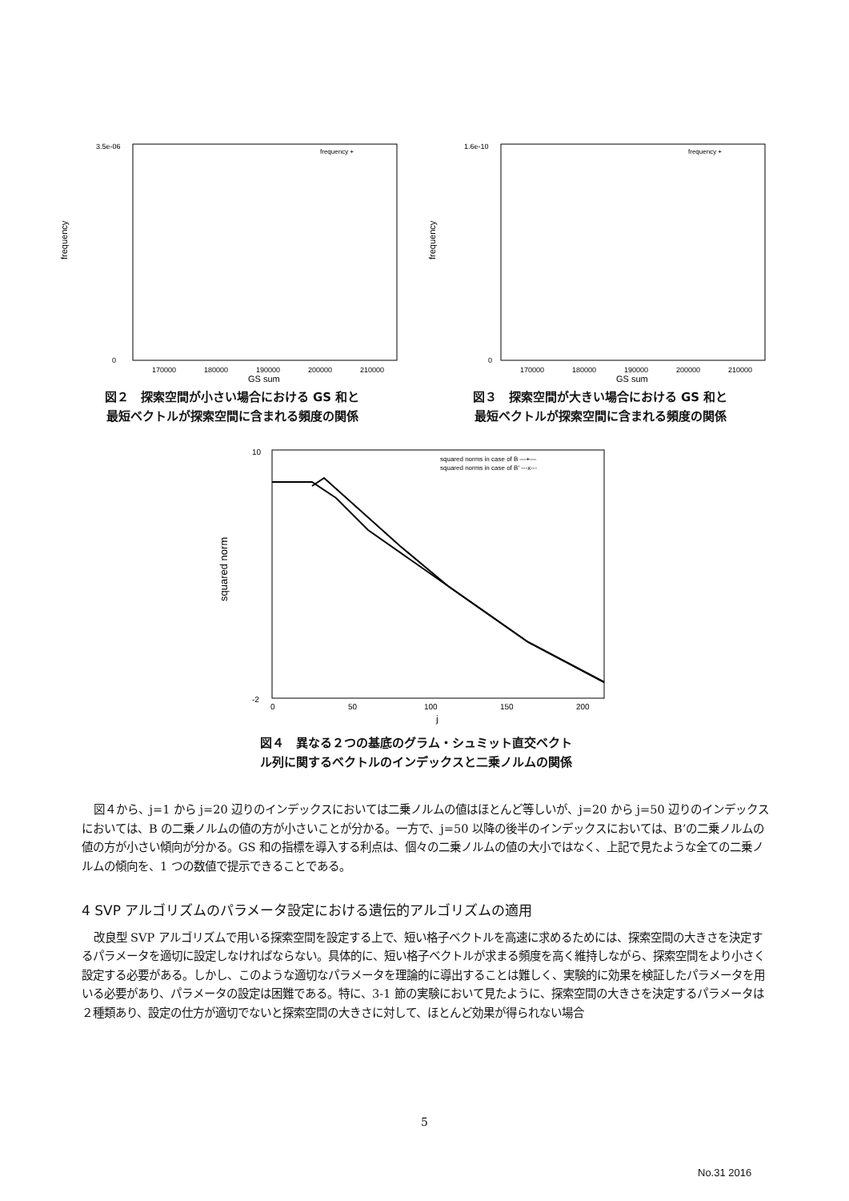frequency
3.5e-06
0
frequency +
170000
180000
190000
200000
210000
GS sum
図２　探索空間が小さい場合における GS 和と
最短ベクトルが探索空間に含まれる頻度の関係
frequency
1.6e-10
0
frequency +
170000
180000
190000
200000
210000
GS sum
図３　探索空間が大きい場合における GS 和と
最短ベクトルが探索空間に含まれる頻度の関係
squared norm
10
-2
squared norms in case of B —+—
squared norms in case of B' ---x---
0
50
100
150
200
j
図４　異なる２つの基底のグラム・シュミット直交ベクト
ル列に関するベクトルのインデックスと二乗ノルムの関係
図４から、j=1 から j=20 辺りのインデックスにおいては二乗ノルムの値はほとんど等しいが、j=20 から j=50 辺りのインデックスにおいては、B の二乗ノルムの値の方が小さいことが分かる。一方で、j=50 以降の後半のインデックスにおいては、B’の二乗ノルムの値の方が小さい傾向が分かる。GS 和の指標を導入する利点は、個々の二乗ノルムの値の大小ではなく、上記で見たような全ての二乗ノルムの傾向を、1 つの数値で提示できることである。
4 SVP アルゴリズムのパラメータ設定における遺伝的アルゴリズムの適用
改良型 SVP アルゴリズムで用いる探索空間を設定する上で、短い格子ベクトルを高速に求めるためには、探索空間の大きさを決定するパラメータを適切に設定しなければならない。具体的に、短い格子ベクトルが求まる頻度を高く維持しながら、探索空間をより小さく設定する必要がある。しかし、このような適切なパラメータを理論的に導出することは難しく、実験的に効果を検証したパラメータを用いる必要があり、パラメータの設定は困難である。特に、3-1 節の実験において見たように、探索空間の大きさを決定するパラメータは２種類あり、設定の仕方が適切でないと探索空間の大きさに対して、ほとんど効果が得られない場合
5
No.31 2016